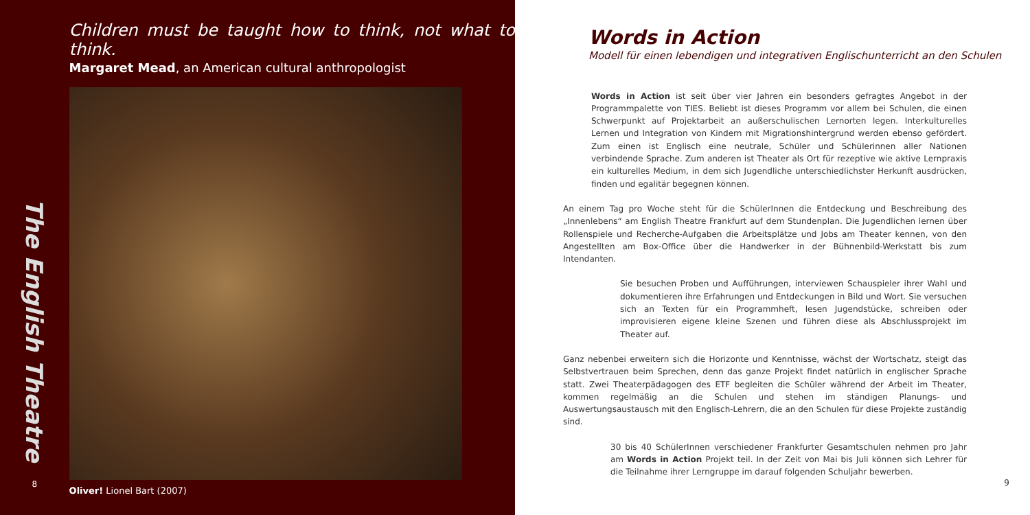The English Theatre
8
Children must be taught how to think, not what to think.
Margaret Mead, an American cultural anthropologist
Oliver! Lionel Bart (2007)
Words in Action
Modell für einen lebendigen und integrativen Englischunterricht an den Schulen
Words in Action ist seit über vier Jahren ein besonders gefragtes Angebot in der Programmpalette von TIES. Beliebt ist dieses Programm vor allem bei Schulen, die einen Schwerpunkt auf Projekt­arbeit an außerschulischen Lernorten legen. Interkulturelles Lernen und Integration von Kindern mit Migrationshintergrund werden ebenso gefördert. Zum einen ist Englisch eine neutrale, Schüler und Schülerinnen aller Nationen verbindende Sprache. Zum anderen ist Theater als Ort für rezeptive wie aktive Lernpraxis ein kulturelles Medium, in dem sich Jugendliche unterschiedlichster Herkunft ausdrücken, finden und egalitär begegnen können.
An einem Tag pro Woche steht für die SchülerInnen die Entdeckung und Beschreibung des „Innenlebens“ am English Theatre Frankfurt auf dem Stundenplan. Die Jugendlichen lernen über Rollenspiele und Recher­che-Aufgaben die Arbeitsplätze und Jobs am Theater kennen, von den Angestellten am Box-Office über die Handwerker in der Bühnenbild-Werkstatt bis zum Intendanten.
Sie besuchen Proben und Aufführungen, interviewen Schauspieler ihrer Wahl und dokumen­tieren ihre Erfahrungen und Entdeckungen in Bild und Wort. Sie versuchen sich an Texten für ein Programmheft, lesen Jugendstücke, schreiben oder improvisieren eigene kleine Szenen und führen diese als Abschlussprojekt im Theater auf.
Ganz nebenbei erweitern sich die Horizonte und Kenntnisse, wächst der Wortschatz, steigt das Selbstver­trauen beim Sprechen, denn das ganze Projekt findet natürlich in englischer Sprache statt. Zwei Theaterpäd­agogen des ETF begleiten die Schüler während der Arbeit im Theater, kommen regelmäßig an die Schulen und stehen im ständigen Planungs- und Auswertungsaustausch mit den Englisch-Lehrern, die an den Schu­len für diese Projekte zuständig sind.
30 bis 40 SchülerInnen verschiedener Frankfurter Gesamtschulen nehmen pro Jahr am Words in Action Projekt teil. In der Zeit von Mai bis Juli können sich Lehrer für die Teilnahme ihrer Lerngruppe im darauf folgenden Schuljahr bewerben.
9